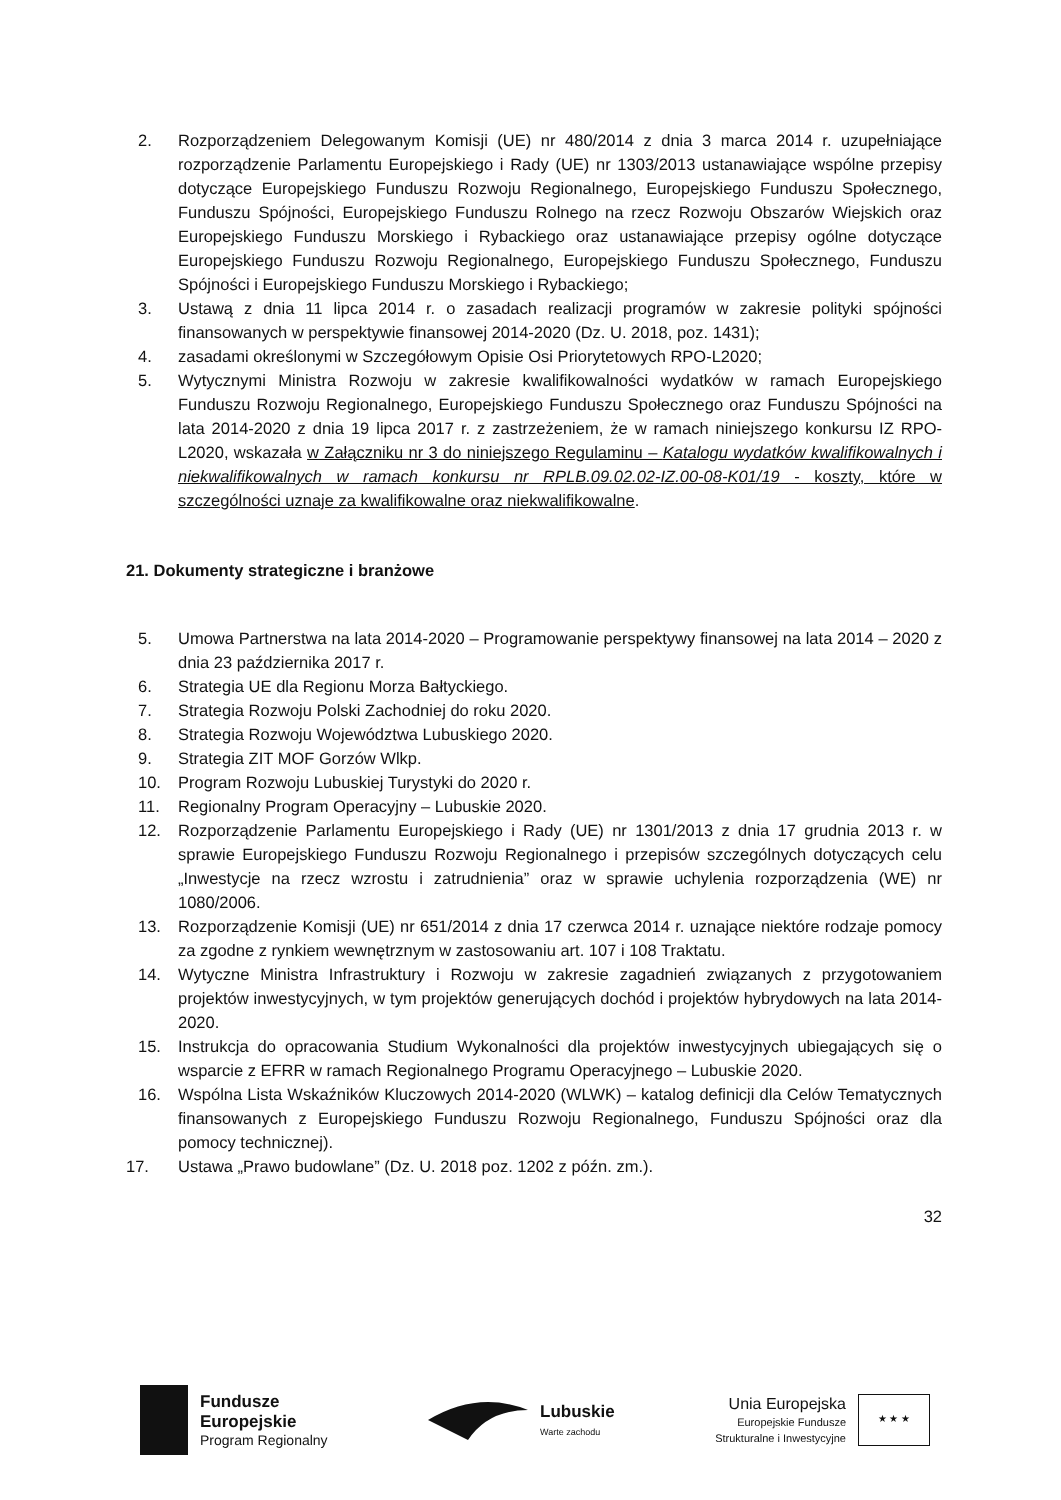2. Rozporządzeniem Delegowanym Komisji (UE) nr 480/2014 z dnia 3 marca 2014 r. uzupełniające rozporządzenie Parlamentu Europejskiego i Rady (UE) nr 1303/2013 ustanawiające wspólne przepisy dotyczące Europejskiego Funduszu Rozwoju Regionalnego, Europejskiego Funduszu Społecznego, Funduszu Spójności, Europejskiego Funduszu Rolnego na rzecz Rozwoju Obszarów Wiejskich oraz Europejskiego Funduszu Morskiego i Rybackiego oraz ustanawiające przepisy ogólne dotyczące Europejskiego Funduszu Rozwoju Regionalnego, Europejskiego Funduszu Społecznego, Funduszu Spójności i Europejskiego Funduszu Morskiego i Rybackiego;
3. Ustawą z dnia 11 lipca 2014 r. o zasadach realizacji programów w zakresie polityki spójności finansowanych w perspektywie finansowej 2014-2020 (Dz. U. 2018, poz. 1431);
4. zasadami określonymi w Szczegółowym Opisie Osi Priorytetowych RPO-L2020;
5. Wytycznymi Ministra Rozwoju w zakresie kwalifikowalności wydatków w ramach Europejskiego Funduszu Rozwoju Regionalnego, Europejskiego Funduszu Społecznego oraz Funduszu Spójności na lata 2014-2020 z dnia 19 lipca 2017 r. z zastrzeżeniem, że w ramach niniejszego konkursu IZ RPO-L2020, wskazała w Załączniku nr 3 do niniejszego Regulaminu – Katalogu wydatków kwalifikowalnych i niekwalifikowalnych w ramach konkursu nr RPLB.09.02.02-IZ.00-08-K01/19 - koszty, które w szczególności uznaje za kwalifikowalne oraz niekwalifikowalne.
21. Dokumenty strategiczne i branżowe
5. Umowa Partnerstwa na lata 2014-2020 – Programowanie perspektywy finansowej na lata 2014 – 2020 z dnia 23 października 2017 r.
6. Strategia UE dla Regionu Morza Bałtyckiego.
7. Strategia Rozwoju Polski Zachodniej do roku 2020.
8. Strategia Rozwoju Województwa Lubuskiego 2020.
9. Strategia ZIT MOF Gorzów Wlkp.
10. Program Rozwoju Lubuskiej Turystyki do 2020 r.
11. Regionalny Program Operacyjny – Lubuskie 2020.
12. Rozporządzenie Parlamentu Europejskiego i Rady (UE) nr 1301/2013 z dnia 17 grudnia 2013 r. w sprawie Europejskiego Funduszu Rozwoju Regionalnego i przepisów szczególnych dotyczących celu „Inwestycje na rzecz wzrostu i zatrudnienia” oraz w sprawie uchylenia rozporządzenia (WE) nr 1080/2006.
13. Rozporządzenie Komisji (UE) nr 651/2014 z dnia 17 czerwca 2014 r. uznające niektóre rodzaje pomocy za zgodne z rynkiem wewnętrznym w zastosowaniu art. 107 i 108 Traktatu.
14. Wytyczne Ministra Infrastruktury i Rozwoju w zakresie zagadnień związanych z przygotowaniem projektów inwestycyjnych, w tym projektów generujących dochód i projektów hybrydowych na lata 2014-2020.
15. Instrukcja do opracowania Studium Wykonalności dla projektów inwestycyjnych ubiegających się o wsparcie z EFRR w ramach Regionalnego Programu Operacyjnego – Lubuskie 2020.
16. Wspólna Lista Wskaźników Kluczowych 2014-2020 (WLWK) – katalog definicji dla Celów Tematycznych finansowanych z Europejskiego Funduszu Rozwoju Regionalnego, Funduszu Spójności oraz dla pomocy technicznej).
17. Ustawa „Prawo budowlane” (Dz. U. 2018 poz. 1202 z późn. zm.).
32
Fundusze
Europejskie
Program Regionalny
Lubuskie
Warte zachodu
Unia Europejska
Europejskie Fundusze
Strukturalne i Inwestycyjne
★ ★ ★